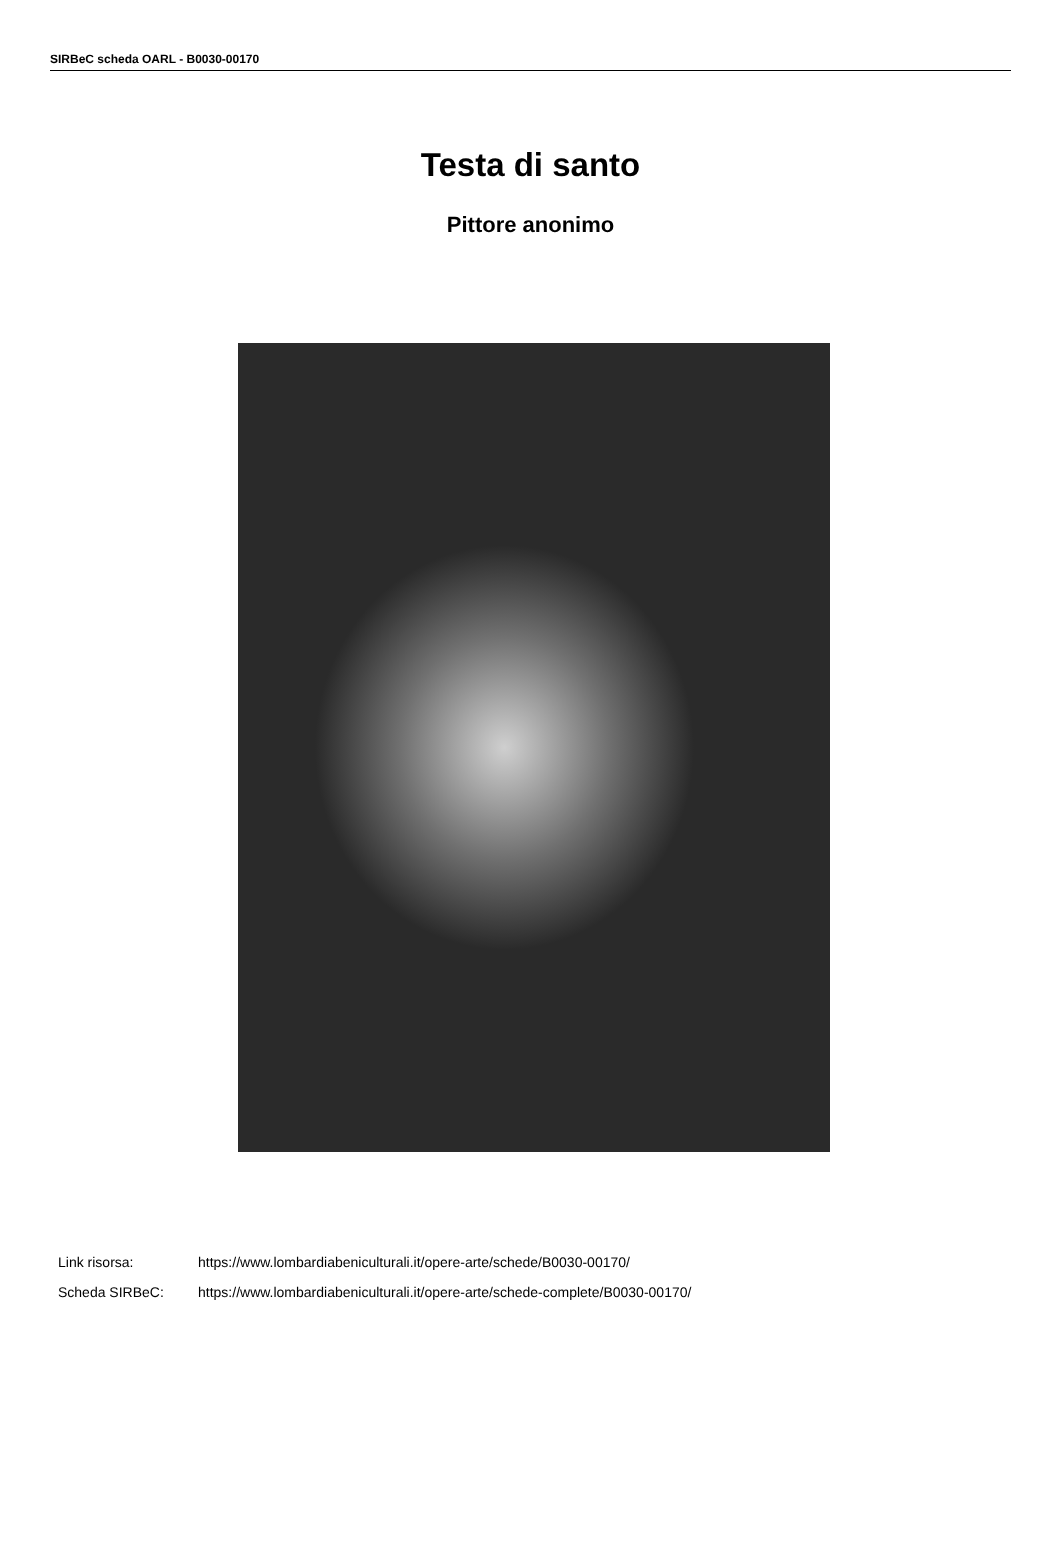SIRBeC scheda OARL - B0030-00170
Testa di santo
Pittore anonimo
Link risorsa: https://www.lombardiabeniculturali.it/opere-arte/schede/B0030-00170/
Scheda SIRBeC: https://www.lombardiabeniculturali.it/opere-arte/schede-complete/B0030-00170/